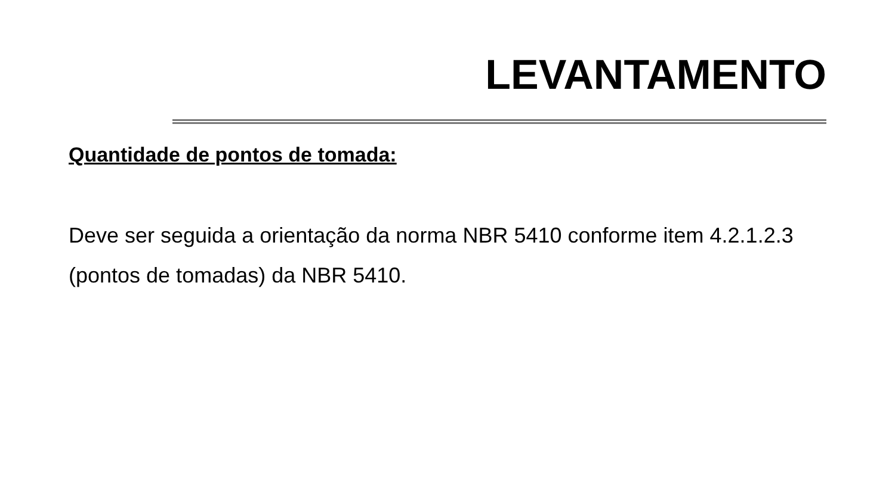LEVANTAMENTO
Quantidade de pontos de tomada:
Deve ser seguida a orientação da norma NBR 5410 conforme item 4.2.1.2.3 (pontos de tomadas) da NBR 5410.